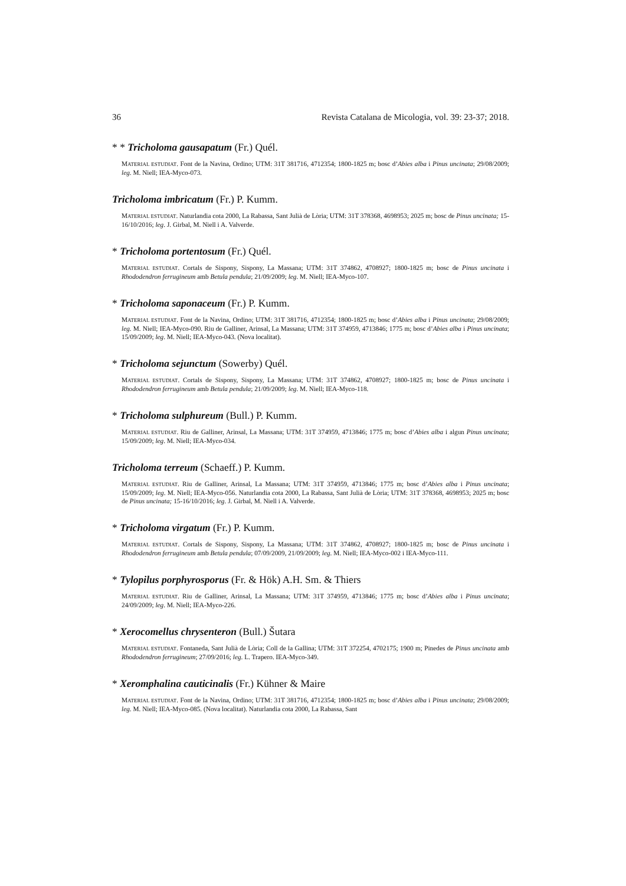36 Revista Catalana de Micologia, vol. 39: 23-37; 2018.
* * Tricholoma gausapatum (Fr.) Quél.
MATERIAL ESTUDIAT. Font de la Navina, Ordino; UTM: 31T 381716, 4712354; 1800-1825 m; bosc d’Abies alba i Pinus uncinata; 29/08/2009; leg. M. Niell; IEA-Myco-073.
Tricholoma imbricatum (Fr.) P. Kumm.
MATERIAL ESTUDIAT. Naturlandia cota 2000, La Rabassa, Sant Julià de Lòria; UTM: 31T 378368, 4698953; 2025 m; bosc de Pinus uncinata; 15-16/10/2016; leg. J. Girbal, M. Niell i A. Valverde.
* Tricholoma portentosum (Fr.) Quél.
MATERIAL ESTUDIAT. Cortals de Sispony, Sispony, La Massana; UTM: 31T 374862, 4708927; 1800-1825 m; bosc de Pinus uncinata i Rhododendron ferrugineum amb Betula pendula; 21/09/2009; leg. M. Niell; IEA-Myco-107.
* Tricholoma saponaceum (Fr.) P. Kumm.
MATERIAL ESTUDIAT. Font de la Navina, Ordino; UTM: 31T 381716, 4712354; 1800-1825 m; bosc d’Abies alba i Pinus uncinata; 29/08/2009; leg. M. Niell; IEA-Myco-090. Riu de Galliner, Arinsal, La Massana; UTM: 31T 374959, 4713846; 1775 m; bosc d’Abies alba i Pinus uncinata; 15/09/2009; leg. M. Niell; IEA-Myco-043. (Nova localitat).
* Tricholoma sejunctum (Sowerby) Quél.
MATERIAL ESTUDIAT. Cortals de Sispony, Sispony, La Massana; UTM: 31T 374862, 4708927; 1800-1825 m; bosc de Pinus uncinata i Rhododendron ferrugineum amb Betula pendula; 21/09/2009; leg. M. Niell; IEA-Myco-118.
* Tricholoma sulphureum (Bull.) P. Kumm.
MATERIAL ESTUDIAT. Riu de Galliner, Arinsal, La Massana; UTM: 31T 374959, 4713846; 1775 m; bosc d’Abies alba i algun Pinus uncinata; 15/09/2009; leg. M. Niell; IEA-Myco-034.
Tricholoma terreum (Schaeff.) P. Kumm.
MATERIAL ESTUDIAT. Riu de Galliner, Arinsal, La Massana; UTM: 31T 374959, 4713846; 1775 m; bosc d’Abies alba i Pinus uncinata; 15/09/2009; leg. M. Niell; IEA-Myco-056. Naturlandia cota 2000, La Rabassa, Sant Julià de Lòria; UTM: 31T 378368, 4698953; 2025 m; bosc de Pinus uncinata; 15-16/10/2016; leg. J. Girbal, M. Niell i A. Valverde.
* Tricholoma virgatum (Fr.) P. Kumm.
MATERIAL ESTUDIAT. Cortals de Sispony, Sispony, La Massana; UTM: 31T 374862, 4708927; 1800-1825 m; bosc de Pinus uncinata i Rhododendron ferrugineum amb Betula pendula; 07/09/2009, 21/09/2009; leg. M. Niell; IEA-Myco-002 i IEA-Myco-111.
* Tylopilus porphyrosporus (Fr. & Hök) A.H. Sm. & Thiers
MATERIAL ESTUDIAT. Riu de Galliner, Arinsal, La Massana; UTM: 31T 374959, 4713846; 1775 m; bosc d’Abies alba i Pinus uncinata; 24/09/2009; leg. M. Niell; IEA-Myco-226.
* Xerocomellus chrysenteron (Bull.) Šutara
MATERIAL ESTUDIAT. Fontaneda, Sant Julià de Lòria; Coll de la Gallina; UTM: 31T 372254, 4702175; 1900 m; Pinedes de Pinus uncinata amb Rhododendron ferrugineum; 27/09/2016; leg. L. Trapero. IEA-Myco-349.
* Xeromphalina cauticinalis (Fr.) Kühner & Maire
MATERIAL ESTUDIAT. Font de la Navina, Ordino; UTM: 31T 381716, 4712354; 1800-1825 m; bosc d’Abies alba i Pinus uncinata; 29/08/2009; leg. M. Niell; IEA-Myco-085. (Nova localitat). Naturlandia cota 2000, La Rabassa, Sant